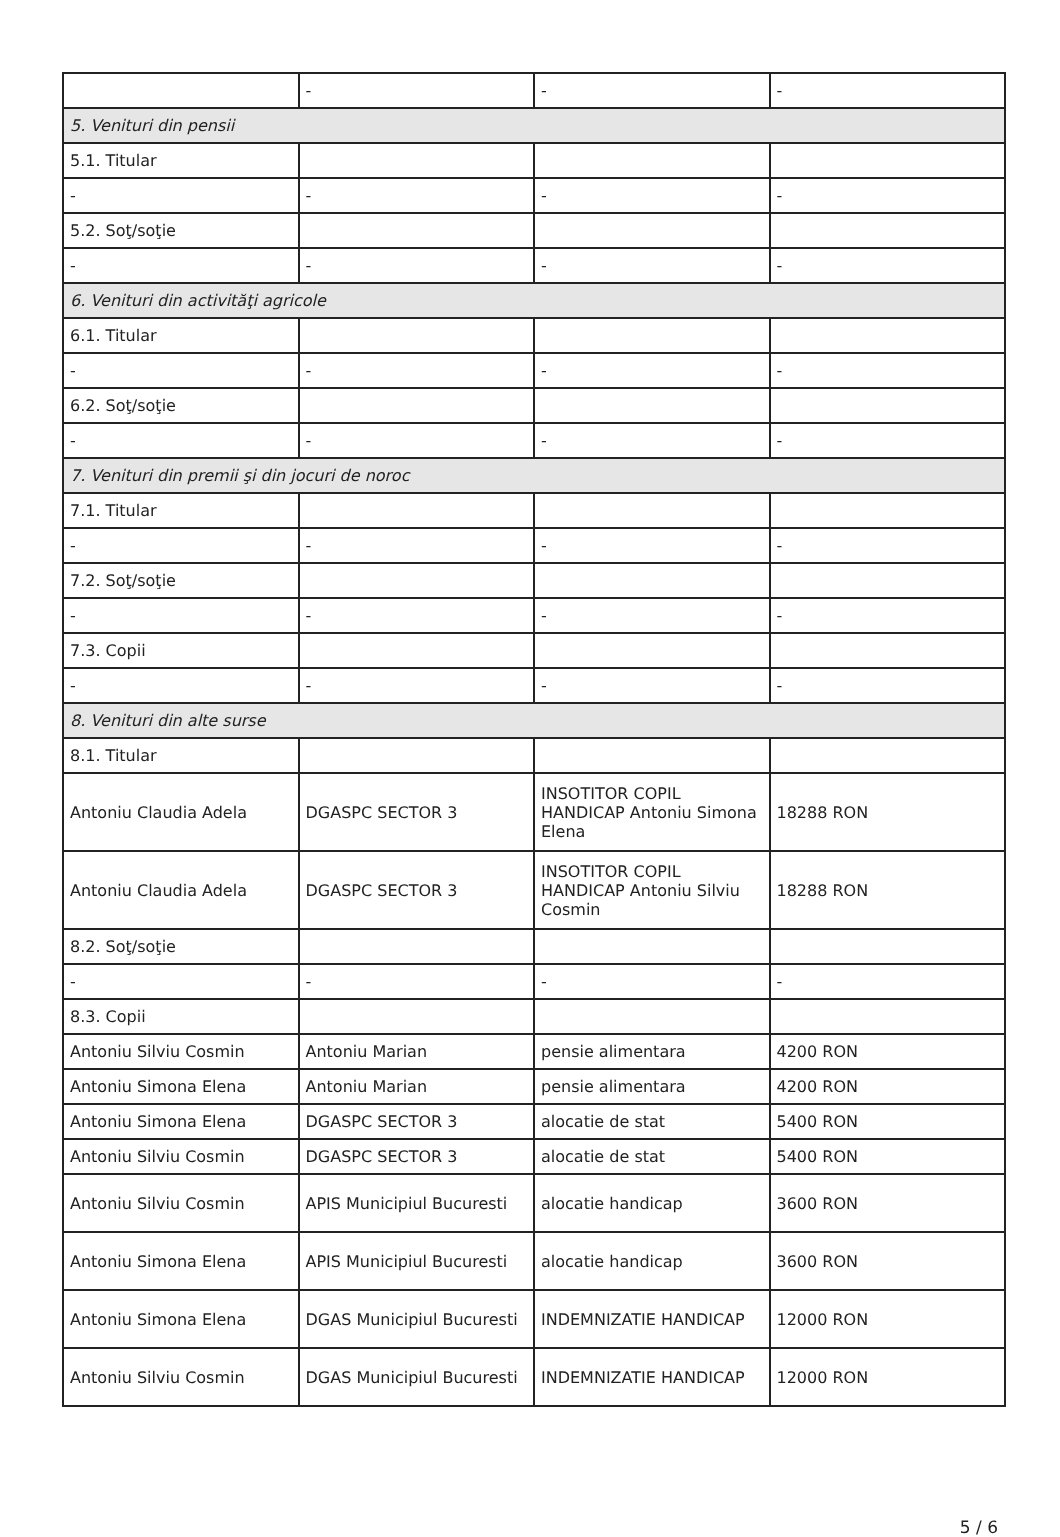| | - | - | - |
| 5. Venituri din pensii | | | |
| 5.1. Titular | | | |
| - | - | - | - |
| 5.2. Soţ/soţie | | | |
| - | - | - | - |
| 6. Venituri din activităţi agricole | | | |
| 6.1. Titular | | | |
| - | - | - | - |
| 6.2. Soţ/soţie | | | |
| - | - | - | - |
| 7. Venituri din premii şi din jocuri de noroc | | | |
| 7.1. Titular | | | |
| - | - | - | - |
| 7.2. Soţ/soţie | | | |
| - | - | - | - |
| 7.3. Copii | | | |
| - | - | - | - |
| 8. Venituri din alte surse | | | |
| 8.1. Titular | | | |
| Antoniu Claudia Adela | DGASPC SECTOR 3 | INSOTITOR COPIL HANDICAP Antoniu Simona Elena | 18288 RON |
| Antoniu Claudia Adela | DGASPC SECTOR 3 | INSOTITOR COPIL HANDICAP Antoniu Silviu Cosmin | 18288 RON |
| 8.2. Soţ/soţie | | | |
| - | - | - | - |
| 8.3. Copii | | | |
| Antoniu Silviu Cosmin | Antoniu Marian | pensie alimentara | 4200 RON |
| Antoniu Simona Elena | Antoniu Marian | pensie alimentara | 4200 RON |
| Antoniu Simona Elena | DGASPC SECTOR 3 | alocatie de stat | 5400 RON |
| Antoniu Silviu Cosmin | DGASPC SECTOR 3 | alocatie de stat | 5400 RON |
| Antoniu Silviu Cosmin | APIS Municipiul Bucuresti | alocatie handicap | 3600 RON |
| Antoniu Simona Elena | APIS Municipiul Bucuresti | alocatie handicap | 3600 RON |
| Antoniu Simona Elena | DGAS Municipiul Bucuresti | INDEMNIZATIE HANDICAP | 12000 RON |
| Antoniu Silviu Cosmin | DGAS Municipiul Bucuresti | INDEMNIZATIE HANDICAP | 12000 RON |
5 / 6